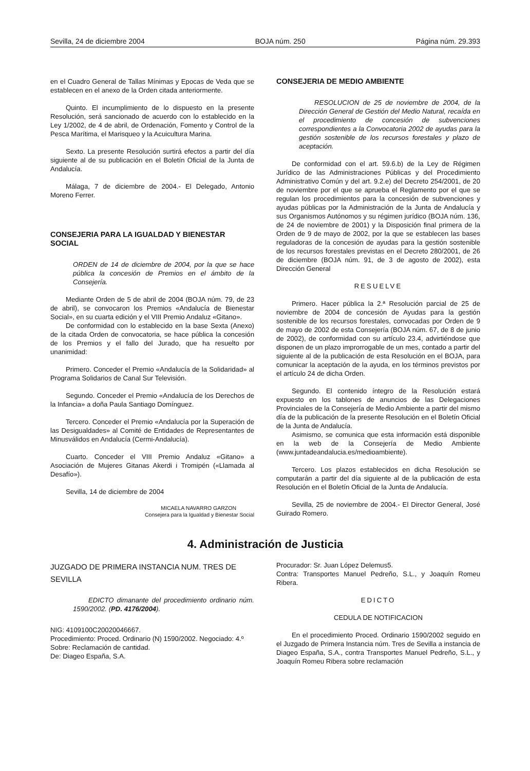Sevilla, 24 de diciembre 2004 BOJA núm. 250 Página núm. 29.393
en el Cuadro General de Tallas Mínimas y Epocas de Veda que se establecen en el anexo de la Orden citada anteriormente.
Quinto. El incumplimiento de lo dispuesto en la presente Resolución, será sancionado de acuerdo con lo establecido en la Ley 1/2002, de 4 de abril, de Ordenación, Fomento y Control de la Pesca Marítima, el Marisqueo y la Acuicultura Marina.
Sexto. La presente Resolución surtirá efectos a partir del día siguiente al de su publicación en el Boletín Oficial de la Junta de Andalucía.
Málaga, 7 de diciembre de 2004.- El Delegado, Antonio Moreno Ferrer.
CONSEJERIA PARA LA IGUALDAD Y BIENESTAR SOCIAL
ORDEN de 14 de diciembre de 2004, por la que se hace pública la concesión de Premios en el ámbito de la Consejería.
Mediante Orden de 5 de abril de 2004 (BOJA núm. 79, de 23 de abril), se convocaron los Premios «Andalucía de Bienestar Social», en su cuarta edición y el VIII Premio Andaluz «Gitano».
De conformidad con lo establecido en la base Sexta (Anexo) de la citada Orden de convocatoria, se hace pública la concesión de los Premios y el fallo del Jurado, que ha resuelto por unanimidad:
Primero. Conceder el Premio «Andalucía de la Solidaridad» al Programa Solidarios de Canal Sur Televisión.
Segundo. Conceder el Premio «Andalucía de los Derechos de la Infancia» a doña Paula Santiago Domínguez.
Tercero. Conceder el Premio «Andalucía por la Superación de las Desigualdades» al Comité de Entidades de Representantes de Minusválidos en Andalucía (Cermi-Andalucía).
Cuarto. Conceder el VIII Premio Andaluz «Gitano» a Asociación de Mujeres Gitanas Akerdi i Tromipén («Llamada al Desafío»).
Sevilla, 14 de diciembre de 2004
MICAELA NAVARRO GARZON
Consejera para la Igualdad y Bienestar Social
CONSEJERIA DE MEDIO AMBIENTE
RESOLUCION de 25 de noviembre de 2004, de la Dirección General de Gestión del Medio Natural, recaída en el procedimiento de concesión de subvenciones correspondientes a la Convocatoria 2002 de ayudas para la gestión sostenible de los recursos forestales y plazo de aceptación.
De conformidad con el art. 59.6.b) de la Ley de Régimen Jurídico de las Administraciones Públicas y del Procedimiento Administrativo Común y del art. 9.2.e) del Decreto 254/2001, de 20 de noviembre por el que se aprueba el Reglamento por el que se regulan los procedimientos para la concesión de subvenciones y ayudas públicas por la Administración de la Junta de Andalucía y sus Organismos Autónomos y su régimen jurídico (BOJA núm. 136, de 24 de noviembre de 2001) y la Disposición final primera de la Orden de 9 de mayo de 2002, por la que se establecen las bases reguladoras de la concesión de ayudas para la gestión sostenible de los recursos forestales previstas en el Decreto 280/2001, de 26 de diciembre (BOJA núm. 91, de 3 de agosto de 2002), esta Dirección General
RESUELVE
Primero. Hacer pública la 2.ª Resolución parcial de 25 de noviembre de 2004 de concesión de Ayudas para la gestión sostenible de los recursos forestales, convocadas por Orden de 9 de mayo de 2002 de esta Consejería (BOJA núm. 67, de 8 de junio de 2002), de conformidad con su artículo 23.4, advirtiéndose que disponen de un plazo improrrogable de un mes, contado a partir del siguiente al de la publicación de esta Resolución en el BOJA, para comunicar la aceptación de la ayuda, en los términos previstos por el artículo 24 de dicha Orden.
Segundo. El contenido íntegro de la Resolución estará expuesto en los tablones de anuncios de las Delegaciones Provinciales de la Consejería de Medio Ambiente a partir del mismo día de la publicación de la presente Resolución en el Boletín Oficial de la Junta de Andalucía.
Asimismo, se comunica que esta información está disponible en la web de la Consejería de Medio Ambiente (www.juntadeandalucia.es/medioambiente).
Tercero. Los plazos establecidos en dicha Resolución se computarán a partir del día siguiente al de la publicación de esta Resolución en el Boletín Oficial de la Junta de Andalucía.
Sevilla, 25 de noviembre de 2004.- El Director General, José Guirado Romero.
4. Administración de Justicia
JUZGADO DE PRIMERA INSTANCIA NUM. TRES DE SEVILLA
EDICTO dimanante del procedimiento ordinario núm. 1590/2002. (PD. 4176/2004).
NIG: 4109100C20020046667.
Procedimiento: Proced. Ordinario (N) 1590/2002. Negociado: 4.º
Sobre: Reclamación de cantidad.
De: Diageo España, S.A.
Procurador: Sr. Juan López Delemus5.
Contra: Transportes Manuel Pedreño, S.L., y Joaquín Romeu Ribera.
EDICTO
CEDULA DE NOTIFICACION
En el procedimiento Proced. Ordinario 1590/2002 seguido en el Juzgado de Primera Instancia núm. Tres de Sevilla a instancia de Diageo España, S.A., contra Transportes Manuel Pedreño, S.L., y Joaquín Romeu Ribera sobre reclamación